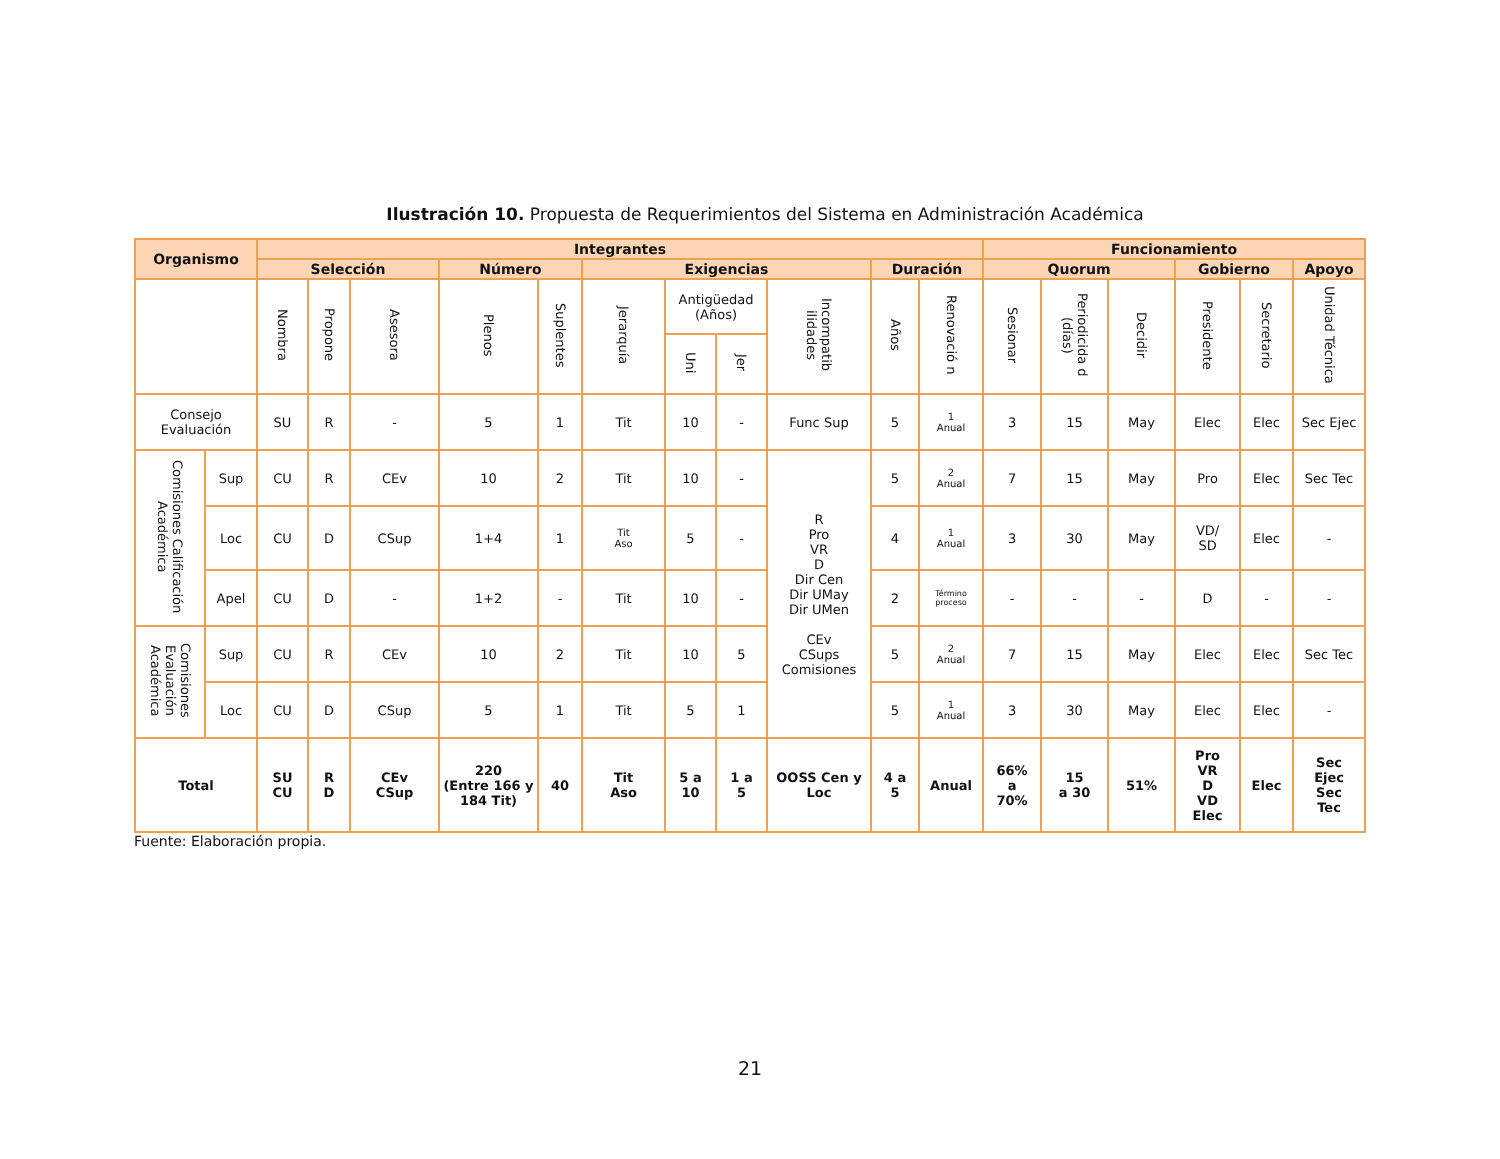Ilustración 10. Propuesta de Requerimientos del Sistema en Administración Académica
| Organismo | | Integrantes | | | | | | | | | | | Funcionamiento | | | | | |
| --- | --- | --- | --- | --- | --- | --- | --- | --- | --- | --- | --- | --- | --- | --- | --- | --- | --- | --- |
| | | Selección | | | Número | | Exigencias | | | | Duración | | Quorum | | | Gobierno | | Apoyo |
| | | Nombra | Propone | Asesora | Plenos | Suplentes | Jerarquía | Antigüedad (Años) | | Incompatib ilidades | Años | Renovació n | Sesionar | Periodicida d (días) | Decidir | Presidente | Secretario | Unidad Técnica |
| | | | | | | | | Uni | Jer | | | | | | | | | |
| Consejo Evaluación | | SU | R | - | 5 | 1 | Tit | 10 | - | Func Sup | 5 | 1 Anual | 3 | 15 | May | Elec | Elec | Sec Ejec |
| Comisiones Calificación Académica | Sup | CU | R | CEv | 10 | 2 | Tit | 10 | - | R Pro VR D Dir Cen Dir UMay Dir UMen CEv CSups Comisiones | 5 | 2 Anual | 7 | 15 | May | Pro | Elec | Sec Tec |
| | Loc | CU | D | CSup | 1+4 | 1 | Tit Aso | 5 | - | | 4 | 1 Anual | 3 | 30 | May | VD/ SD | Elec | - |
| | Apel | CU | D | - | 1+2 | - | Tit | 10 | - | | 2 | Término proceso | - | - | - | D | - | - |
| Comisiones Evaluación Académica | Sup | CU | R | CEv | 10 | 2 | Tit | 10 | 5 | | 5 | 2 Anual | 7 | 15 | May | Elec | Elec | Sec Tec |
| | Loc | CU | D | CSup | 5 | 1 | Tit | 5 | 1 | | 5 | 1 Anual | 3 | 30 | May | Elec | Elec | - |
| Total | | SU CU | R D | CEv CSup | 220 (Entre 166 y 184 Tit) | 40 | Tit Aso | 5 a 10 | 1 a 5 | OOSS Cen y Loc | 4 a 5 | Anual | 66% a 70% | 15 a 30 | 51% | Pro VR D VD Elec | Elec | Sec Ejec Sec Tec |
Fuente: Elaboración propia.
21